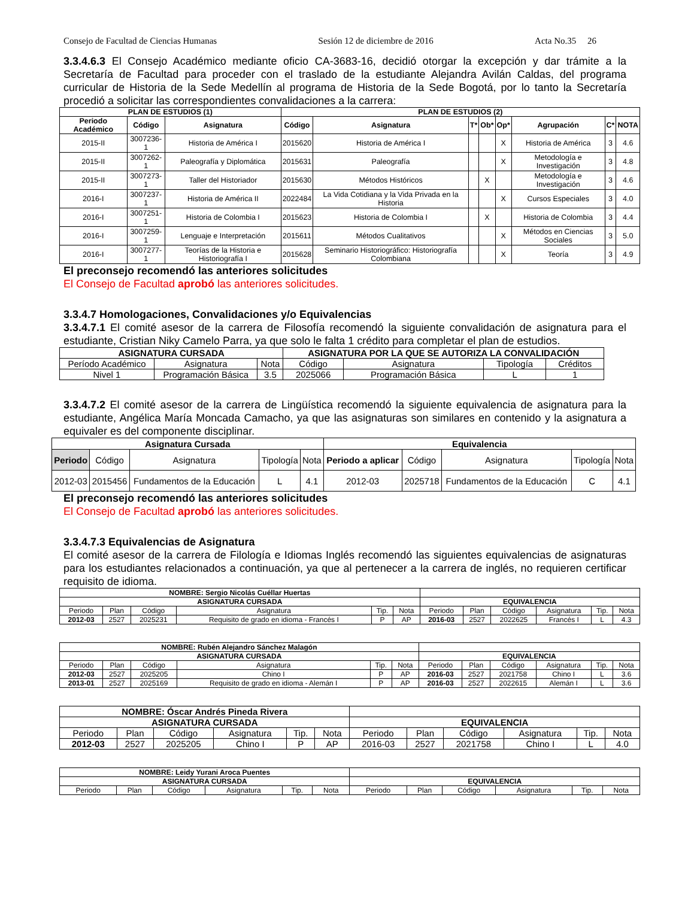Consejo de Facultad de Ciencias Humanas Sesión 12 de diciembre de 2016 Acta No.35 26
3.3.4.6.3 El Consejo Académico mediante oficio CA-3683-16, decidió otorgar la excepción y dar trámite a la Secretaría de Facultad para proceder con el traslado de la estudiante Alejandra Avilán Caldas, del programa curricular de Historia de la Sede Medellín al programa de Historia de la Sede Bogotá, por lo tanto la Secretaría procedió a solicitar las correspondientes convalidaciones a la carrera:
| PLAN DE ESTUDIOS (1) | | | PLAN DE ESTUDIOS (2) | | | | | | | |
| --- | --- | --- | --- | --- | --- | --- | --- | --- | --- | --- |
| Periodo Académico | Código | Asignatura | Código | Asignatura | T* | Ob* | Op* | Agrupación | C* | NOTA |
| 2015-II | 3007236-1 | Historia de América I | 2015620 | Historia de América I | | | X | Historia de América | 3 | 4.6 |
| 2015-II | 3007262-1 | Paleografía y Diplomática | 2015631 | Paleografía | | | X | Metodología e Investigación | 3 | 4.8 |
| 2015-II | 3007273-1 | Taller del Historiador | 2015630 | Métodos Históricos | | X | | Metodología e Investigación | 3 | 4.6 |
| 2016-I | 3007237-1 | Historia de América II | 2022484 | La Vida Cotidiana y la Vida Privada en la Historia | | | X | Cursos Especiales | 3 | 4.0 |
| 2016-I | 3007251-1 | Historia de Colombia I | 2015623 | Historia de Colombia I | | X | | Historia de Colombia | 3 | 4.4 |
| 2016-I | 3007259-1 | Lenguaje e Interpretación | 2015611 | Métodos Cualitativos | | | X | Métodos en Ciencias Sociales | 3 | 5.0 |
| 2016-I | 3007277-1 | Teorías de la Historia e Historiografía I | 2015628 | Seminario Historiográfico: Historiografía Colombiana | | | X | Teoría | 3 | 4.9 |
El preconsejo recomendó las anteriores solicitudes
El Consejo de Facultad aprobó las anteriores solicitudes.
3.3.4.7 Homologaciones, Convalidaciones y/o Equivalencias
3.3.4.7.1 El comité asesor de la carrera de Filosofía recomendó la siguiente convalidación de asignatura para el estudiante, Cristian Niky Camelo Parra, ya que solo le falta 1 crédito para completar el plan de estudios.
| ASIGNATURA CURSADA | | | ASIGNATURA POR LA QUE SE AUTORIZA LA CONVALIDACIÓN | | | |
| --- | --- | --- | --- | --- | --- | --- |
| Período Académico | Asignatura | Nota | Código | Asignatura | Tipología | Créditos |
| Nivel 1 | Programación Básica | 3.5 | 2025066 | Programación Básica | L | 1 |
3.3.4.7.2 El comité asesor de la carrera de Lingüística recomendó la siguiente equivalencia de asignatura para la estudiante, Angélica María Moncada Camacho, ya que las asignaturas son similares en contenido y la asignatura a equivaler es del componente disciplinar.
| Asignatura Cursada | | | | | Equivalencia | | | | |
| --- | --- | --- | --- | --- | --- | --- | --- | --- | --- |
| Periodo | Código | Asignatura | Tipología | Nota | Periodo a aplicar | Código | Asignatura | Tipología | Nota |
| 2012-03 | 2015456 | Fundamentos de la Educación | L | 4.1 | 2012-03 | 2025718 | Fundamentos de la Educación | C | 4.1 |
El preconsejo recomendó las anteriores solicitudes
El Consejo de Facultad aprobó las anteriores solicitudes.
3.3.4.7.3 Equivalencias de Asignatura
El comité asesor de la carrera de Filología e Idiomas Inglés recomendó las siguientes equivalencias de asignaturas para los estudiantes relacionados a continuación, ya que al pertenecer a la carrera de inglés, no requieren certificar requisito de idioma.
| NOMBRE: Sergio Nicolás Cuéllar Huertas | | | | | | | | | | | |
| --- | --- | --- | --- | --- | --- | --- | --- | --- | --- | --- | --- |
| ASIGNATURA CURSADA | | | | | | EQUIVALENCIA | | | | | |
| Periodo | Plan | Código | Asignatura | Tip. | Nota | Periodo | Plan | Código | Asignatura | Tip. | Nota |
| 2012-03 | 2527 | 2025231 | Requisito de grado en idioma - Francés I | P | AP | 2016-03 | 2527 | 2022625 | Francés I | L | 4.3 |
| NOMBRE: Rubén Alejandro Sánchez Malagón | | | | | | | | | | | |
| --- | --- | --- | --- | --- | --- | --- | --- | --- | --- | --- | --- |
| ASIGNATURA CURSADA | | | | | | EQUIVALENCIA | | | | | |
| Periodo | Plan | Código | Asignatura | Tip. | Nota | Periodo | Plan | Código | Asignatura | Tip. | Nota |
| 2012-03 | 2527 | 2025205 | Chino I | P | AP | 2016-03 | 2527 | 2021758 | Chino I | L | 3.6 |
| 2013-01 | 2527 | 2025169 | Requisito de grado en idioma - Alemán I | P | AP | 2016-03 | 2527 | 2022615 | Alemán I | L | 3.6 |
| NOMBRE: Óscar Andrés Pineda Rivera | | | | | | | | | | | |
| --- | --- | --- | --- | --- | --- | --- | --- | --- | --- | --- | --- |
| ASIGNATURA CURSADA | | | | | | EQUIVALENCIA | | | | | |
| Periodo | Plan | Código | Asignatura | Tip. | Nota | Periodo | Plan | Código | Asignatura | Tip. | Nota |
| 2012-03 | 2527 | 2025205 | Chino I | P | AP | 2016-03 | 2527 | 2021758 | Chino I | L | 4.0 |
| NOMBRE: Leidy Yurani Aroca Puentes | | | | | | | | | | | |
| --- | --- | --- | --- | --- | --- | --- | --- | --- | --- | --- | --- |
| ASIGNATURA CURSADA | | | | | | EQUIVALENCIA | | | | | |
| Periodo | Plan | Código | Asignatura | Tip. | Nota | Periodo | Plan | Código | Asignatura | Tip. | Nota |